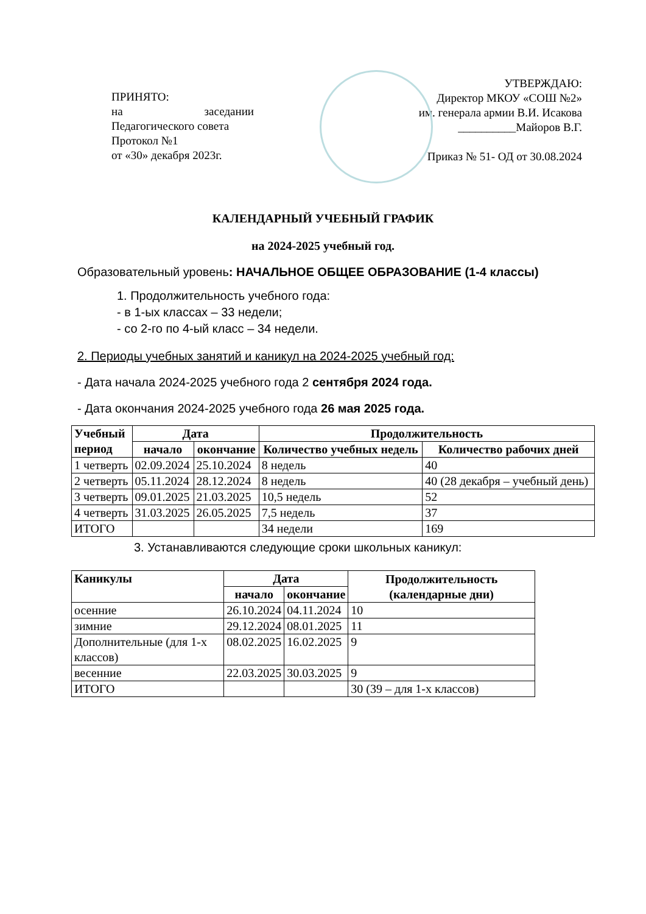ПРИНЯТО:
на заседании Педагогического совета
Протокол №1
от «30» декабря 2023г.
УТВЕРЖДАЮ:
Директор МКОУ «СОШ №2»
им. генерала армии В.И. Исакова
__________Майоров В.Г.
Приказ № 51- ОД от 30.08.2024
КАЛЕНДАРНЫЙ УЧЕБНЫЙ ГРАФИК
на 2024-2025 учебный год.
Образовательный уровень: НАЧАЛЬНОЕ ОБЩЕЕ ОБРАЗОВАНИЕ (1-4 классы)
1. Продолжительность учебного года:
- в 1-ых классах – 33 недели;
- со 2-го по 4-ый класс – 34 недели.
2. Периоды учебных занятий и каникул на 2024-2025 учебный год:
- Дата начала 2024-2025 учебного года 2 сентября 2024 года.
- Дата окончания 2024-2025 учебного года 26 мая 2025 года.
| Учебный период | Дата | | Продолжительность | |
| --- | --- | --- | --- | --- |
| | начало | окончание | Количество учебных недель | Количество рабочих дней |
| 1 четверть | 02.09.2024 | 25.10.2024 | 8 недель | 40 |
| 2 четверть | 05.11.2024 | 28.12.2024 | 8 недель | 40 (28 декабря – учебный день) |
| 3 четверть | 09.01.2025 | 21.03.2025 | 10,5 недель | 52 |
| 4 четверть | 31.03.2025 | 26.05.2025 | 7,5 недель | 37 |
| ИТОГО | | | 34 недели | 169 |
3. Устанавливаются следующие сроки школьных каникул:
| Каникулы | Дата | | Продолжительность (календарные дни) |
| --- | --- | --- | --- |
| | начало | окончание | |
| осенние | 26.10.2024 | 04.11.2024 | 10 |
| зимние | 29.12.2024 | 08.01.2025 | 11 |
| Дополнительные (для 1-х классов) | 08.02.2025 | 16.02.2025 | 9 |
| весенние | 22.03.2025 | 30.03.2025 | 9 |
| ИТОГО | | | 30 (39 – для 1-х классов) |